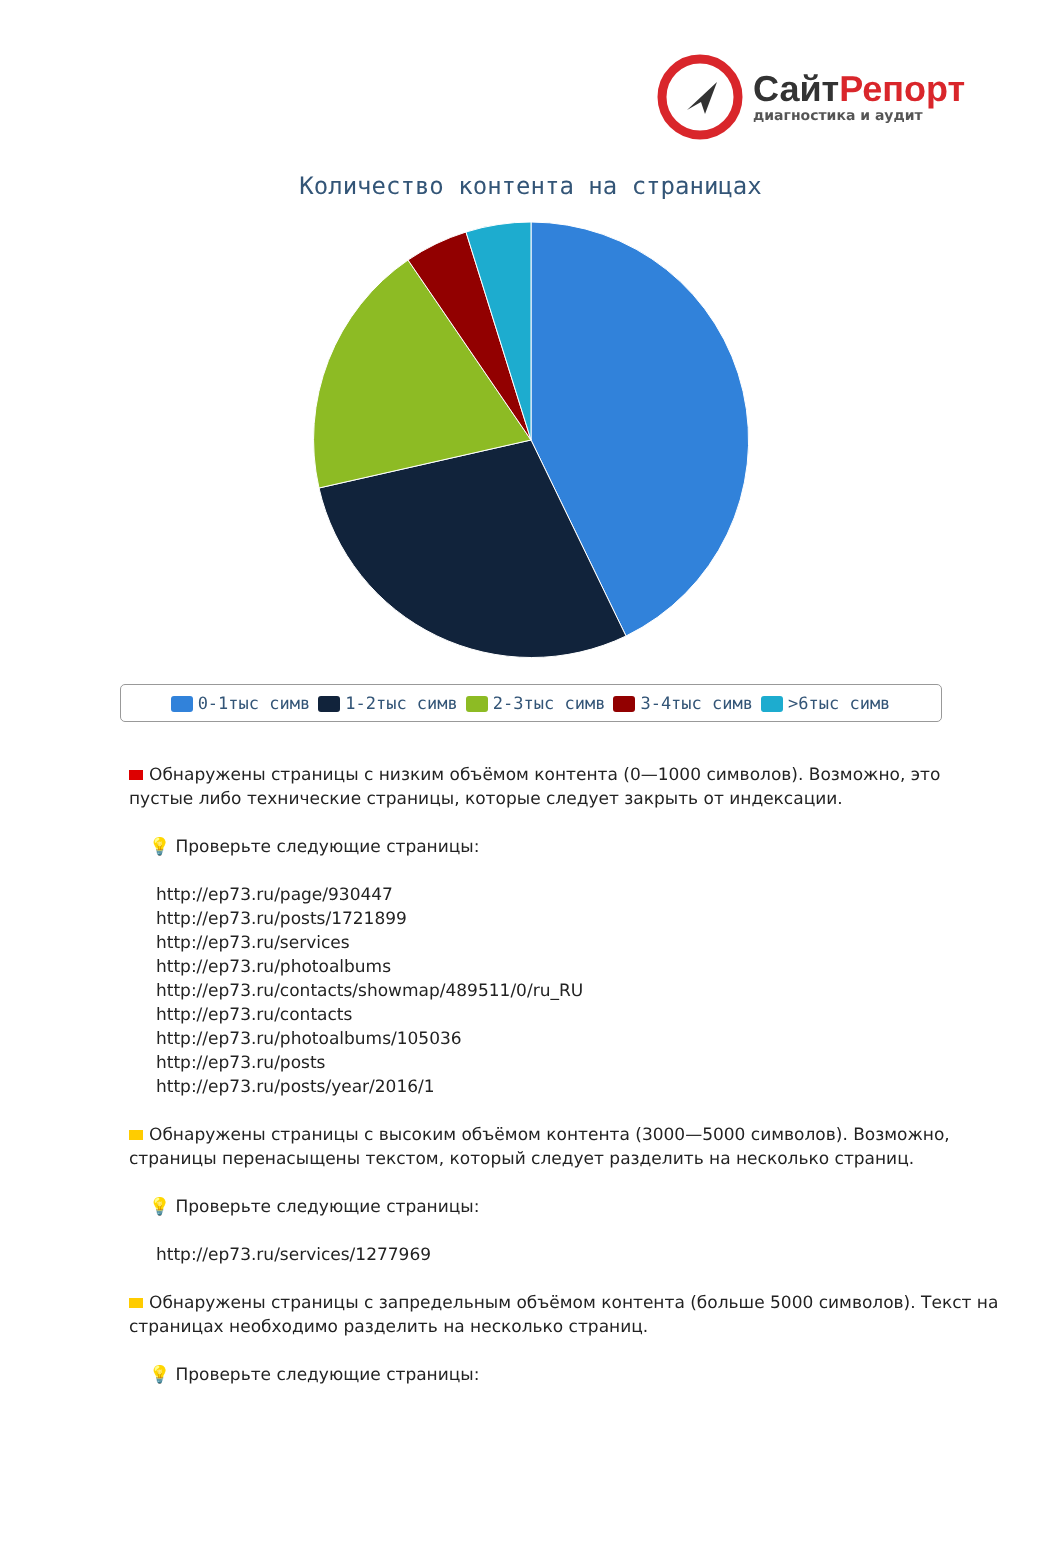СайтРепорт
диагностика и аудит
Количество контента на страницах
0-1тыс симв 1-2тыс симв 2-3тыс симв 3-4тыс симв >6тыс симв
Обнаружены страницы с низким объёмом контента (0—1000 символов). Возможно, это пустые либо технические страницы, которые следует закрыть от индексации.
💡 Проверьте следующие страницы:
http://ep73.ru/page/930447
http://ep73.ru/posts/1721899
http://ep73.ru/services
http://ep73.ru/photoalbums
http://ep73.ru/contacts/showmap/489511/0/ru_RU
http://ep73.ru/contacts
http://ep73.ru/photoalbums/105036
http://ep73.ru/posts
http://ep73.ru/posts/year/2016/1
Обнаружены страницы с высоким объёмом контента (3000—5000 символов). Возможно, страницы перенасыщены текстом, который следует разделить на несколько страниц.
💡 Проверьте следующие страницы:
http://ep73.ru/services/1277969
Обнаружены страницы с запредельным объёмом контента (больше 5000 символов). Текст на страницах необходимо разделить на несколько страниц.
💡 Проверьте следующие страницы: